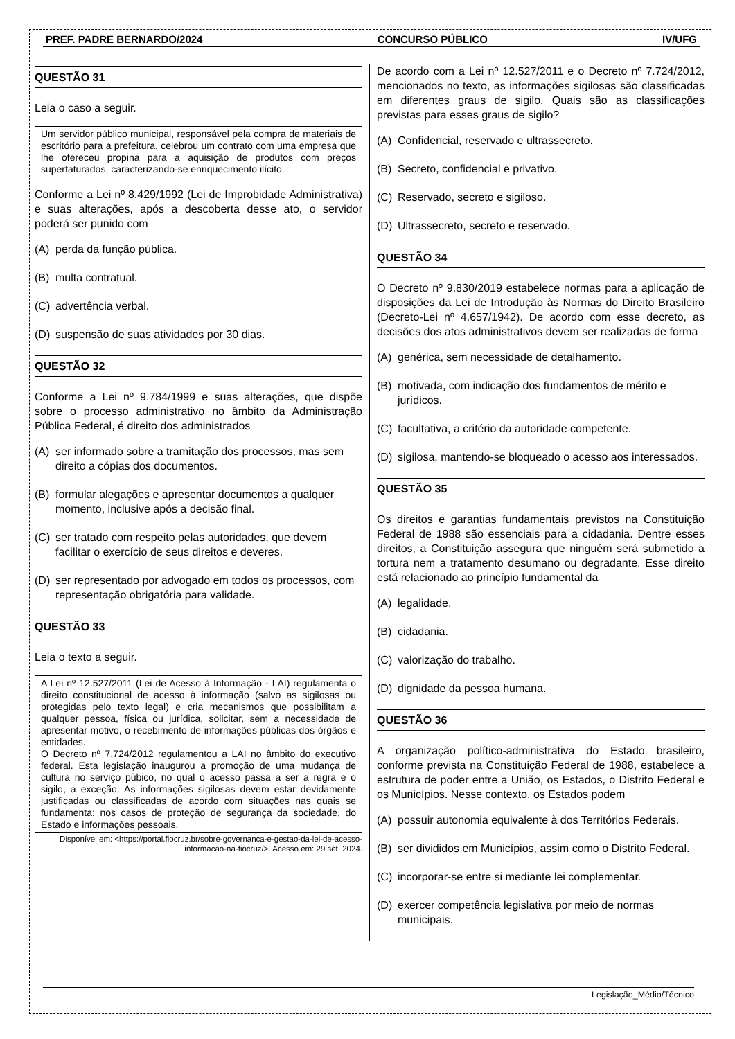PREF. PADRE BERNARDO/2024 CONCURSO PÚBLICO IV/UFG
QUESTÃO 31
Leia o caso a seguir.
Um servidor público municipal, responsável pela compra de materiais de escritório para a prefeitura, celebrou um contrato com uma empresa que lhe ofereceu propina para a aquisição de produtos com preços superfaturados, caracterizando-se enriquecimento ilícito.
Conforme a Lei nº 8.429/1992 (Lei de Improbidade Administrativa) e suas alterações, após a descoberta desse ato, o servidor poderá ser punido com
(A) perda da função pública.
(B) multa contratual.
(C) advertência verbal.
(D) suspensão de suas atividades por 30 dias.
QUESTÃO 32
Conforme a Lei nº 9.784/1999 e suas alterações, que dispõe sobre o processo administrativo no âmbito da Administração Pública Federal, é direito dos administrados
(A) ser informado sobre a tramitação dos processos, mas sem direito a cópias dos documentos.
(B) formular alegações e apresentar documentos a qualquer momento, inclusive após a decisão final.
(C) ser tratado com respeito pelas autoridades, que devem facilitar o exercício de seus direitos e deveres.
(D) ser representado por advogado em todos os processos, com representação obrigatória para validade.
QUESTÃO 33
Leia o texto a seguir.
A Lei nº 12.527/2011 (Lei de Acesso à Informação - LAI) regulamenta o direito constitucional de acesso à informação (salvo as sigilosas ou protegidas pelo texto legal) e cria mecanismos que possibilitam a qualquer pessoa, física ou jurídica, solicitar, sem a necessidade de apresentar motivo, o recebimento de informações públicas dos órgãos e entidades.
O Decreto nº 7.724/2012 regulamentou a LAI no âmbito do executivo federal. Esta legislação inaugurou a promoção de uma mudança de cultura no serviço pùbico, no qual o acesso passa a ser a regra e o sigilo, a exceção. As informações sigilosas devem estar devidamente justificadas ou classificadas de acordo com situações nas quais se fundamenta: nos casos de proteção de segurança da sociedade, do Estado e informações pessoais.
Disponível em: <https://portal.fiocruz.br/sobre-governanca-e-gestao-da-lei-de-acesso-informacao-na-fiocruz/>. Acesso em: 29 set. 2024.
De acordo com a Lei nº 12.527/2011 e o Decreto nº 7.724/2012, mencionados no texto, as informações sigilosas são classificadas em diferentes graus de sigilo. Quais são as classificações previstas para esses graus de sigilo?
(A) Confidencial, reservado e ultrassecreto.
(B) Secreto, confidencial e privativo.
(C) Reservado, secreto e sigiloso.
(D) Ultrassecreto, secreto e reservado.
QUESTÃO 34
O Decreto nº 9.830/2019 estabelece normas para a aplicação de disposições da Lei de Introdução às Normas do Direito Brasileiro (Decreto-Lei nº 4.657/1942). De acordo com esse decreto, as decisões dos atos administrativos devem ser realizadas de forma
(A) genérica, sem necessidade de detalhamento.
(B) motivada, com indicação dos fundamentos de mérito e jurídicos.
(C) facultativa, a critério da autoridade competente.
(D) sigilosa, mantendo-se bloqueado o acesso aos interessados.
QUESTÃO 35
Os direitos e garantias fundamentais previstos na Constituição Federal de 1988 são essenciais para a cidadania. Dentre esses direitos, a Constituição assegura que ninguém será submetido a tortura nem a tratamento desumano ou degradante. Esse direito está relacionado ao princípio fundamental da
(A) legalidade.
(B) cidadania.
(C) valorização do trabalho.
(D) dignidade da pessoa humana.
QUESTÃO 36
A organização político-administrativa do Estado brasileiro, conforme prevista na Constituição Federal de 1988, estabelece a estrutura de poder entre a União, os Estados, o Distrito Federal e os Municípios. Nesse contexto, os Estados podem
(A) possuir autonomia equivalente à dos Territórios Federais.
(B) ser divididos em Municípios, assim como o Distrito Federal.
(C) incorporar-se entre si mediante lei complementar.
(D) exercer competência legislativa por meio de normas municipais.
Legislação_Médio/Técnico